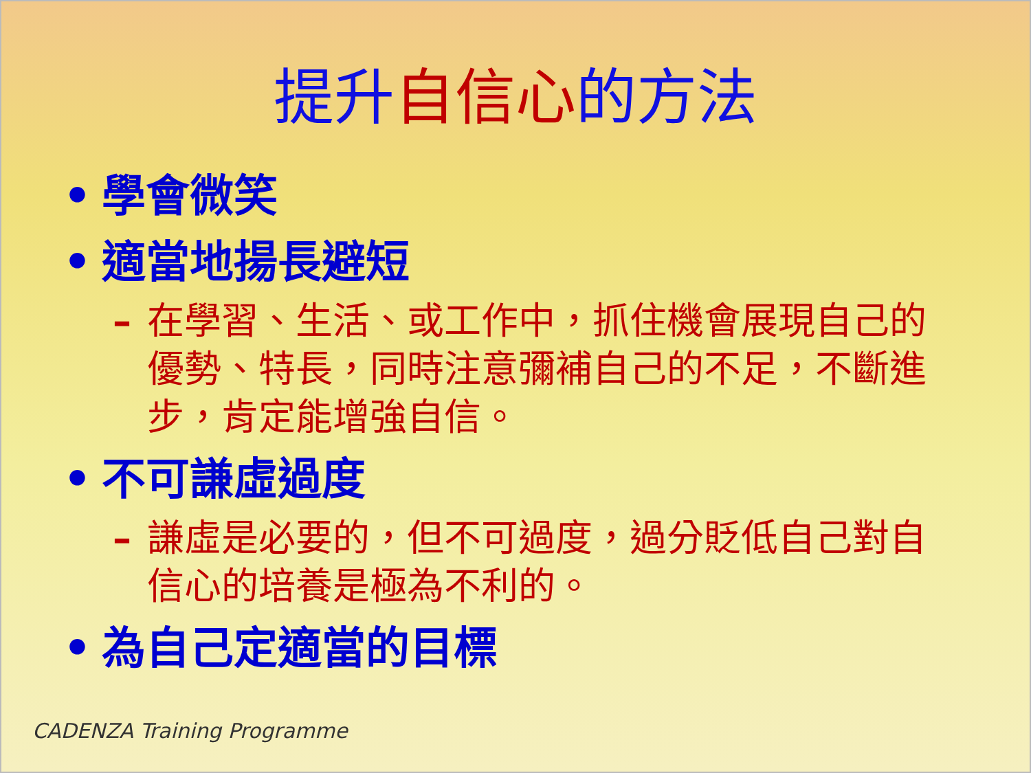提升自信心的方法
• 學會微笑
• 適當地揚長避短
– 在學習、生活、或工作中，抓住機會展現自己的優勢、特長，同時注意彌補自己的不足，不斷進步，肯定能增強自信。
• 不可謙虛過度
– 謙虛是必要的，但不可過度，過分貶低自己對自信心的培養是極為不利的。
• 為自己定適當的目標
CADENZA Training Programme